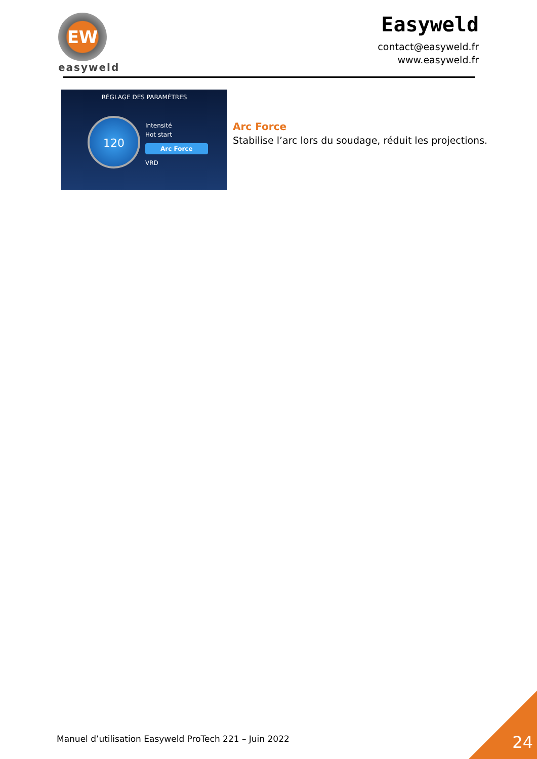EW
easyweld
Easyweld
contact@easyweld.fr
www.easyweld.fr
RÉGLAGE DES PARAMÈTRES
120
Intensité
Hot start
Arc Force
VRD
Arc Force
Stabilise l’arc lors du soudage, réduit les projections.
Manuel d’utilisation Easyweld ProTech 221 – Juin 2022
24